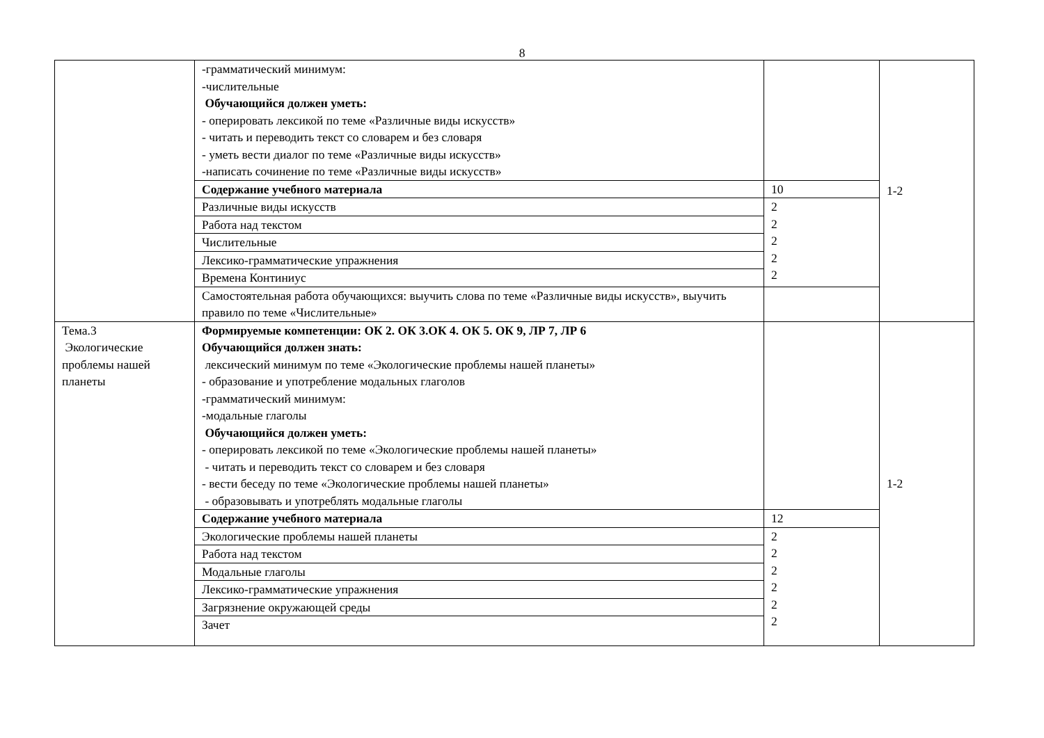8
| | -грамматический минимум: -числительные Обучающийся должен уметь: - оперировать лексикой по теме «Различные виды искусств» - читать и переводить текст со словарем и без словаря - уметь вести диалог по теме «Различные виды искусств» -написать сочинение по теме «Различные виды искусств» | | 1-2 |
| | Содержание учебного материала | 10 | |
| | Различные виды искусств | 2 2 2 2 2 | |
| | Работа над текстом | | |
| | Числительные | | |
| | Лексико-грамматические упражнения | | |
| | Времена Континиус | | |
| | Самостоятельная работа обучающихся: выучить слова по теме «Различные виды искусств», выучить правило по теме «Числительные» | | |
| Тема.3 Экологические проблемы нашей планеты | Формируемые компетенции: ОК 2. ОК 3.ОК 4. ОК 5. ОК 9, ЛР 7, ЛР 6 Обучающийся должен знать: лексический минимум по теме «Экологические проблемы нашей планеты» - образование и употребление модальных глаголов -грамматический минимум: -модальные глаголы Обучающийся должен уметь: - оперировать лексикой по теме «Экологические проблемы нашей планеты» - читать и переводить текст со словарем и без словаря - вести беседу по теме «Экологические проблемы нашей планеты» - образовывать и употреблять модальные глаголы | | 1-2 |
| | Содержание учебного материала | 12 | |
| | Экологические проблемы нашей планеты | 2 2 2 2 2 2 | |
| | Работа над текстом | | |
| | Модальные глаголы | | |
| | Лексико-грамматические упражнения | | |
| | Загрязнение окружающей среды | | |
| | Зачет | | |